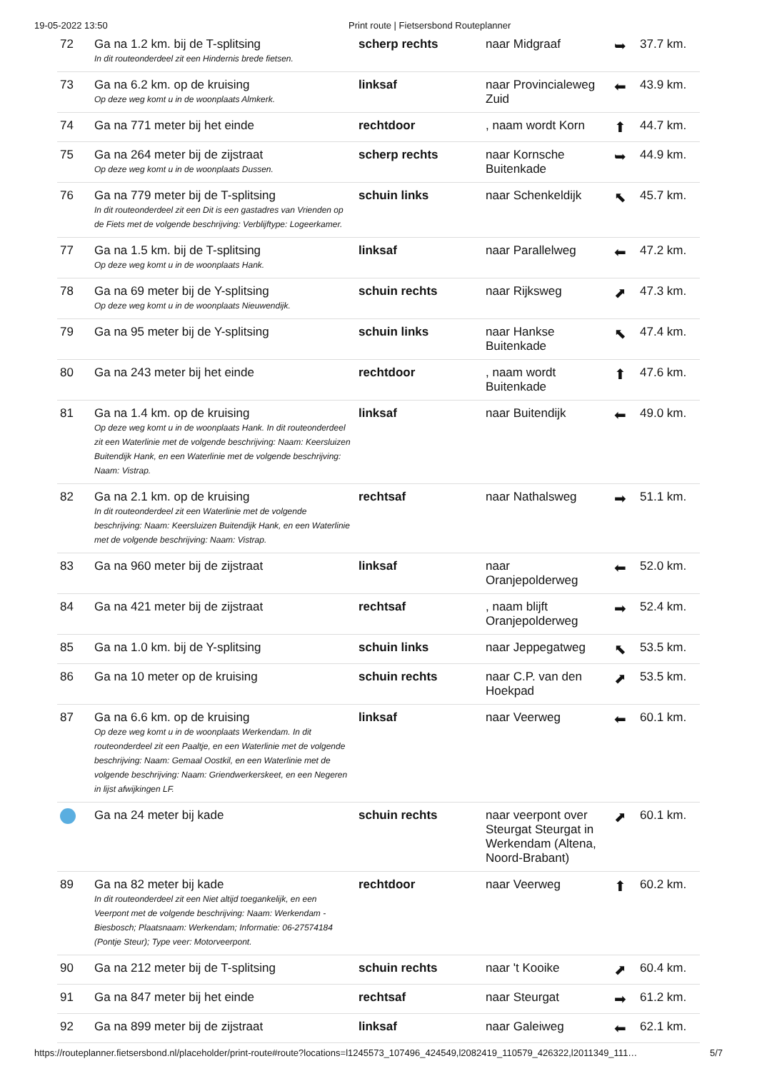19-05-2022 13:50 Print route | Fietsersbond Routeplanner
| 72 | Ga na 1.2 km. bij de T-splitsing In dit routeonderdeel zit een Hindernis brede fietsen. | scherp rechts | naar Midgraaf | ➥ | 37.7 km. |
| 73 | Ga na 6.2 km. op de kruising Op deze weg komt u in de woonplaats Almkerk. | linksaf | naar Provincialeweg Zuid | ⬅ | 43.9 km. |
| 74 | Ga na 771 meter bij het einde | rechtdoor | , naam wordt Korn | ⬆ | 44.7 km. |
| 75 | Ga na 264 meter bij de zijstraat Op deze weg komt u in de woonplaats Dussen. | scherp rechts | naar Kornsche Buitenkade | ➥ | 44.9 km. |
| 76 | Ga na 779 meter bij de T-splitsing In dit routeonderdeel zit een Dit is een gastadres van Vrienden op de Fiets met de volgende beschrijving: Verblijftype: Logeerkamer. | schuin links | naar Schenkeldijk | ⬉ | 45.7 km. |
| 77 | Ga na 1.5 km. bij de T-splitsing Op deze weg komt u in de woonplaats Hank. | linksaf | naar Parallelweg | ⬅ | 47.2 km. |
| 78 | Ga na 69 meter bij de Y-splitsing Op deze weg komt u in de woonplaats Nieuwendijk. | schuin rechts | naar Rijksweg | ⬈ | 47.3 km. |
| 79 | Ga na 95 meter bij de Y-splitsing | schuin links | naar Hankse Buitenkade | ⬉ | 47.4 km. |
| 80 | Ga na 243 meter bij het einde | rechtdoor | , naam wordt Buitenkade | ⬆ | 47.6 km. |
| 81 | Ga na 1.4 km. op de kruising Op deze weg komt u in de woonplaats Hank. In dit routeonderdeel zit een Waterlinie met de volgende beschrijving: Naam: Keersluizen Buitendijk Hank, en een Waterlinie met de volgende beschrijving: Naam: Vistrap. | linksaf | naar Buitendijk | ⬅ | 49.0 km. |
| 82 | Ga na 2.1 km. op de kruising In dit routeonderdeel zit een Waterlinie met de volgende beschrijving: Naam: Keersluizen Buitendijk Hank, en een Waterlinie met de volgende beschrijving: Naam: Vistrap. | rechtsaf | naar Nathalsweg | ➡ | 51.1 km. |
| 83 | Ga na 960 meter bij de zijstraat | linksaf | naar Oranjepolderweg | ⬅ | 52.0 km. |
| 84 | Ga na 421 meter bij de zijstraat | rechtsaf | , naam blijft Oranjepolderweg | ➡ | 52.4 km. |
| 85 | Ga na 1.0 km. bij de Y-splitsing | schuin links | naar Jeppegatweg | ⬉ | 53.5 km. |
| 86 | Ga na 10 meter op de kruising | schuin rechts | naar C.P. van den Hoekpad | ⬈ | 53.5 km. |
| 87 | Ga na 6.6 km. op de kruising Op deze weg komt u in de woonplaats Werkendam. In dit routeonderdeel zit een Paaltje, en een Waterlinie met de volgende beschrijving: Naam: Gemaal Oostkil, en een Waterlinie met de volgende beschrijving: Naam: Griendwerkerskeet, en een Negeren in lijst afwijkingen LF. | linksaf | naar Veerweg | ⬅ | 60.1 km. |
| | Ga na 24 meter bij kade | schuin rechts | naar veerpont over Steurgat Steurgat in Werkendam (Altena, Noord-Brabant) | ⬈ | 60.1 km. |
| 89 | Ga na 82 meter bij kade In dit routeonderdeel zit een Niet altijd toegankelijk, en een Veerpont met de volgende beschrijving: Naam: Werkendam - Biesbosch; Plaatsnaam: Werkendam; Informatie: 06-27574184 (Pontje Steur); Type veer: Motorveerpont. | rechtdoor | naar Veerweg | ⬆ | 60.2 km. |
| 90 | Ga na 212 meter bij de T-splitsing | schuin rechts | naar 't Kooike | ⬈ | 60.4 km. |
| 91 | Ga na 847 meter bij het einde | rechtsaf | naar Steurgat | ➡ | 61.2 km. |
| 92 | Ga na 899 meter bij de zijstraat | linksaf | naar Galeiweg | ⬅ | 62.1 km. |
https://routeplanner.fietsersbond.nl/placeholder/print-route#route?locations=l1245573_107496_424549,l2082419_110579_426322,l2011349_111… 5/7